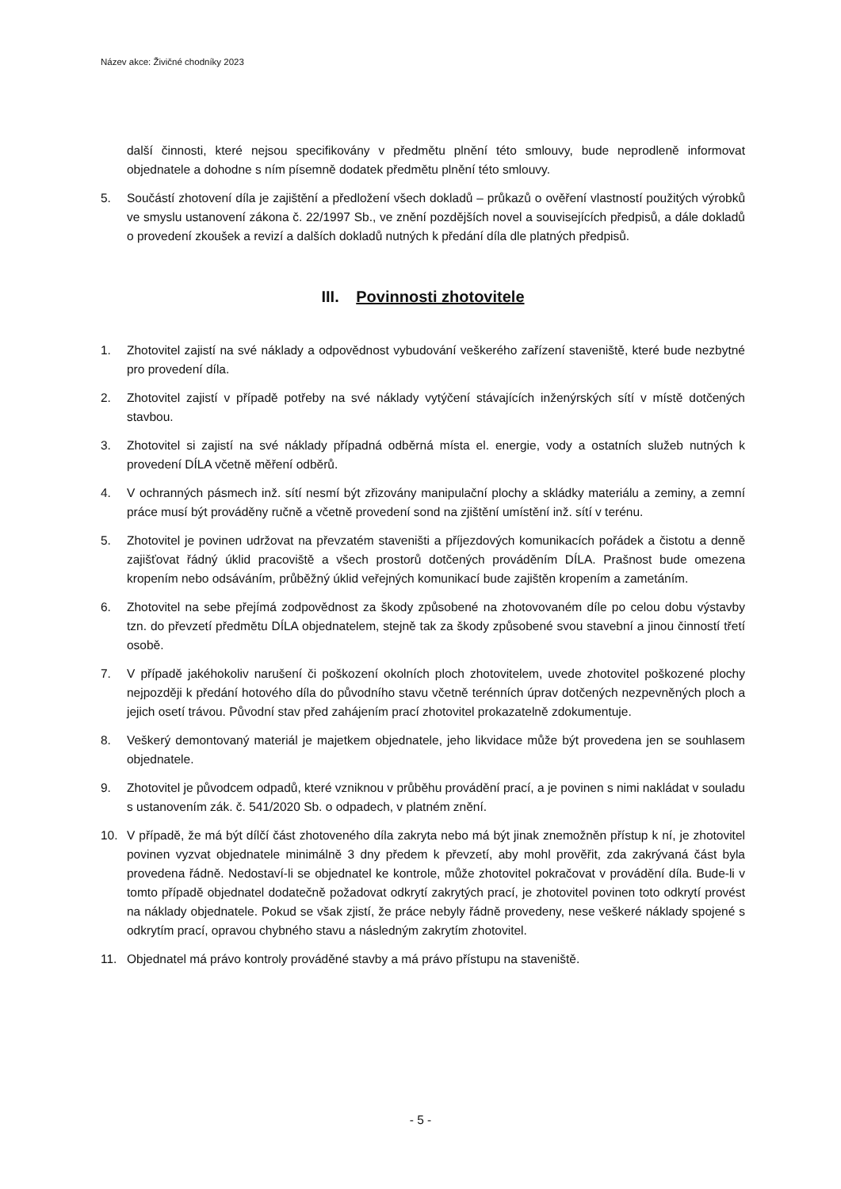Název akce: Živičné chodníky 2023
další činnosti, které nejsou specifikovány v předmětu plnění této smlouvy, bude neprodleně informovat objednatele a dohodne s ním písemně dodatek předmětu plnění této smlouvy.
5. Součástí zhotovení díla je zajištění a předložení všech dokladů – průkazů o ověření vlastností použitých výrobků ve smyslu ustanovení zákona č. 22/1997 Sb., ve znění pozdějších novel a souvisejících předpisů, a dále dokladů o provedení zkoušek a revizí a dalších dokladů nutných k předání díla dle platných předpisů.
III. Povinnosti zhotovitele
1. Zhotovitel zajistí na své náklady a odpovědnost vybudování veškerého zařízení staveniště, které bude nezbytné pro provedení díla.
2. Zhotovitel zajistí v případě potřeby na své náklady vytýčení stávajících inženýrských sítí v místě dotčených stavbou.
3. Zhotovitel si zajistí na své náklady případná odběrná místa el. energie, vody a ostatních služeb nutných k provedení DÍLA včetně měření odběrů.
4. V ochranných pásmech inž. sítí nesmí být zřizovány manipulační plochy a skládky materiálu a zeminy, a zemní práce musí být prováděny ručně a včetně provedení sond na zjištění umístění inž. sítí v terénu.
5. Zhotovitel je povinen udržovat na převzatém staveništi a příjezdových komunikacích pořádek a čistotu a denně zajišťovat řádný úklid pracoviště a všech prostorů dotčených prováděním DÍLA. Prašnost bude omezena kropením nebo odsáváním, průběžný úklid veřejných komunikací bude zajištěn kropením a zametáním.
6. Zhotovitel na sebe přejímá zodpovědnost za škody způsobené na zhotovovaném díle po celou dobu výstavby tzn. do převzetí předmětu DÍLA objednatelem, stejně tak za škody způsobené svou stavební a jinou činností třetí osobě.
7. V případě jakéhokoliv narušení či poškození okolních ploch zhotovitelem, uvede zhotovitel poškozené plochy nejpozději k předání hotového díla do původního stavu včetně terénních úprav dotčených nezpevněných ploch a jejich osetí trávou. Původní stav před zahájením prací zhotovitel prokazatelně zdokumentuje.
8. Veškerý demontovaný materiál je majetkem objednatele, jeho likvidace může být provedena jen se souhlasem objednatele.
9. Zhotovitel je původcem odpadů, které vzniknou v průběhu provádění prací, a je povinen s nimi nakládat v souladu s ustanovením zák. č. 541/2020 Sb. o odpadech, v platném znění.
10. V případě, že má být dílčí část zhotoveného díla zakryta nebo má být jinak znemožněn přístup k ní, je zhotovitel povinen vyzvat objednatele minimálně 3 dny předem k převzetí, aby mohl prověřit, zda zakrývaná část byla provedena řádně. Nedostaví-li se objednatel ke kontrole, může zhotovitel pokračovat v provádění díla. Bude-li v tomto případě objednatel dodatečně požadovat odkrytí zakrytých prací, je zhotovitel povinen toto odkrytí provést na náklady objednatele. Pokud se však zjistí, že práce nebyly řádně provedeny, nese veškeré náklady spojené s odkrytím prací, opravou chybného stavu a následným zakrytím zhotovitel.
11. Objednatel má právo kontroly prováděné stavby a má právo přístupu na staveniště.
- 5 -